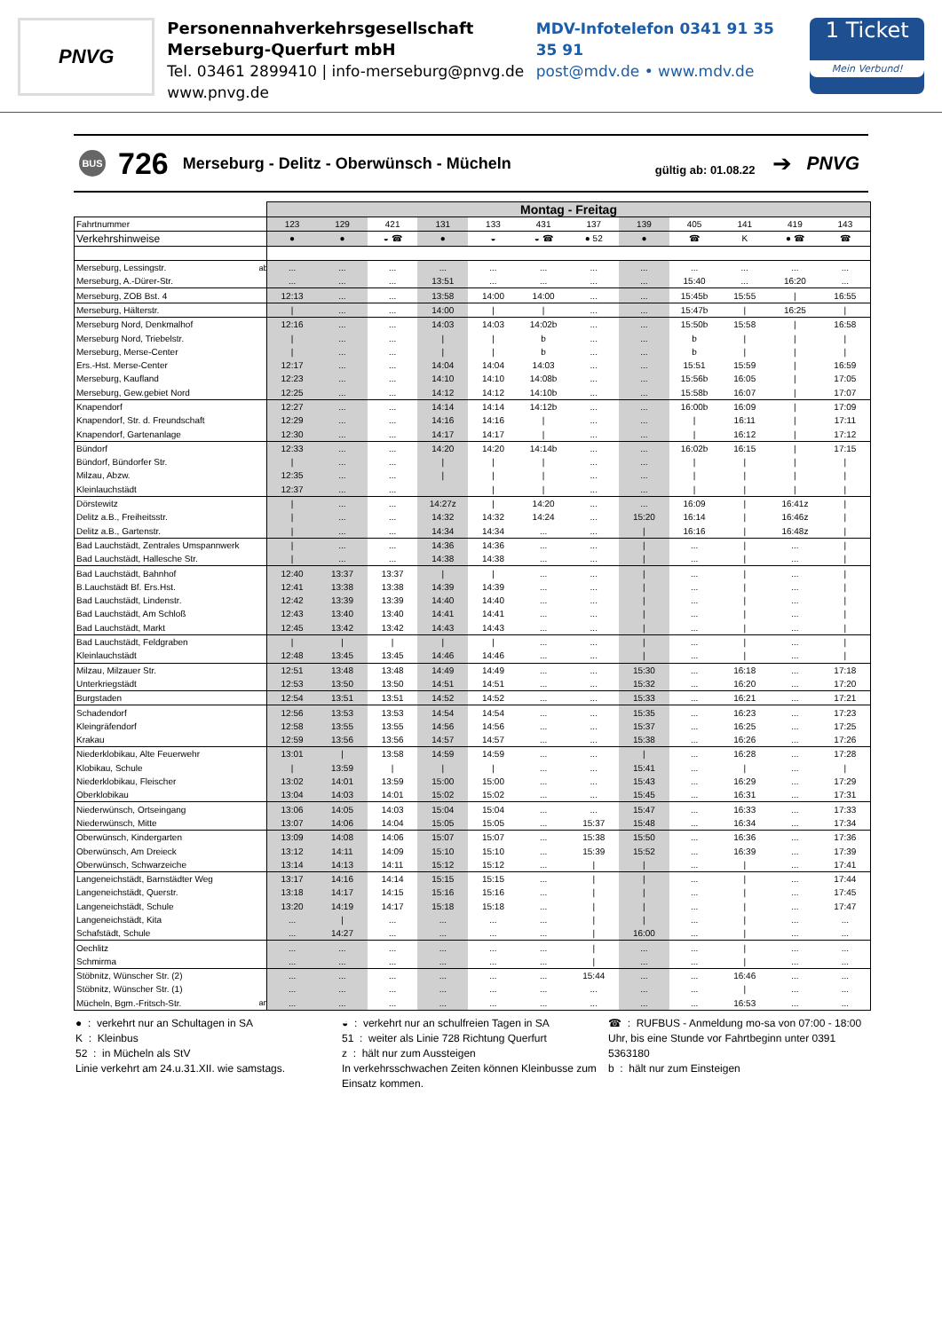PNVG
Personennahverkehrsgesellschaft
Merseburg-Querfurt mbH
Tel. 03461 2899410 | info-merseburg@pnvg.de
www.pnvg.de
MDV-Infotelefon 0341 91 35 35 91
post@mdv.de • www.mdv.de
1 Ticket
Mein Verbund!
BUS 726 Merseburg - Delitz - Oberwünsch - Mücheln gültig ab: 01.08.22 ➔ PNVG
| | | Montag - Freitag | | | | | | | | | | | |
| --- | --- | --- | --- | --- | --- | --- | --- | --- | --- | --- | --- | --- | --- |
| Fahrtnummer | | 123 | 129 | 421 | 131 | 133 | 431 | 137 | 139 | 405 | 141 | 419 | 143 |
| Verkehrshinweise | | ● | ● | ◒ ☎ | ● | ◒ | ◒ ☎ | ● 52 | ● | ☎ | K | ● ☎ | ☎ |
| Merseburg, Lessingstr. | ab | ... | ... | ... | ... | ... | ... | ... | ... | ... | ... | ... | ... |
| Merseburg, A.-Dürer-Str. | | ... | ... | ... | 13:51 | ... | ... | ... | ... | 15:40 | ... | 16:20 | ... |
| Merseburg, ZOB Bst. 4 | | 12:13 | ... | ... | 13:58 | 14:00 | 14:00 | ... | ... | 15:45b | 15:55 | / | 16:55 |
| Merseburg, Hälterstr. | | / | ... | ... | 14:00 | / | / | ... | ... | 15:47b | / | 16:25 | / |
| Merseburg Nord, Denkmalhof | | 12:16 | ... | ... | 14:03 | 14:03 | 14:02b | ... | ... | 15:50b | 15:58 | / | 16:58 |
| Merseburg Nord, Triebelstr. | | / | ... | ... | / | / | b | ... | ... | b | / | / | / |
| Merseburg, Merse-Center | | / | ... | ... | / | / | b | ... | ... | b | / | / | / |
| Ers.-Hst. Merse-Center | | 12:17 | ... | ... | 14:04 | 14:04 | 14:03 | ... | ... | 15:51 | 15:59 | / | 16:59 |
| Merseburg, Kaufland | | 12:23 | ... | ... | 14:10 | 14:10 | 14:08b | ... | ... | 15:56b | 16:05 | / | 17:05 |
| Merseburg, Gew.gebiet Nord | | 12:25 | ... | ... | 14:12 | 14:12 | 14:10b | ... | ... | 15:58b | 16:07 | / | 17:07 |
| Knapendorf | | 12:27 | ... | ... | 14:14 | 14:14 | 14:12b | ... | ... | 16:00b | 16:09 | / | 17:09 |
| Knapendorf, Str. d. Freundschaft | | 12:29 | ... | ... | 14:16 | 14:16 | / | ... | ... | / | 16:11 | / | 17:11 |
| Knapendorf, Gartenanlage | | 12:30 | ... | ... | 14:17 | 14:17 | / | ... | ... | / | 16:12 | / | 17:12 |
| Bündorf | | 12:33 | ... | ... | 14:20 | 14:20 | 14:14b | ... | ... | 16:02b | 16:15 | / | 17:15 |
| Bündorf, Bündorfer Str. | | / | ... | ... | / | / | / | ... | ... | / | / | / | / |
| Milzau, Abzw. | | 12:35 | ... | ... | / | / | / | ... | ... | / | / | / | / |
| Kleinlauchstädt | | 12:37 | ... | ... | | / | / | ... | ... | / | / | / | / |
| Dörstewitz | | / | ... | ... | 14:27z | / | 14:20 | ... | ... | 16:09 | / | 16:41z | / |
| Delitz a.B., Freiheitsstr. | | / | ... | ... | 14:32 | 14:32 | 14:24 | ... | 15:20 | 16:14 | / | 16:46z | / |
| Delitz a.B., Gartenstr. | | / | ... | ... | 14:34 | 14:34 | ... | ... | / | 16:16 | / | 16:48z | / |
| Bad Lauchstädt, Zentrales Umspannwerk | | / | ... | ... | 14:36 | 14:36 | ... | ... | / | ... | / | ... | / |
| Bad Lauchstädt, Hallesche Str. | | / | ... | ... | 14:38 | 14:38 | ... | ... | / | ... | / | ... | / |
| Bad Lauchstädt, Bahnhof | | 12:40 | 13:37 | 13:37 | / | / | ... | ... | / | ... | / | ... | / |
| B.Lauchstädt Bf. Ers.Hst. | | 12:41 | 13:38 | 13:38 | 14:39 | 14:39 | ... | ... | / | ... | / | ... | / |
| Bad Lauchstädt, Lindenstr. | | 12:42 | 13:39 | 13:39 | 14:40 | 14:40 | ... | ... | / | ... | / | ... | / |
| Bad Lauchstädt, Am Schloß | | 12:43 | 13:40 | 13:40 | 14:41 | 14:41 | ... | ... | / | ... | / | ... | / |
| Bad Lauchstädt, Markt | | 12:45 | 13:42 | 13:42 | 14:43 | 14:43 | ... | ... | / | ... | / | ... | / |
| Bad Lauchstädt, Feldgraben | | / | / | / | / | / | ... | ... | / | ... | / | ... | / |
| Kleinlauchstädt | | 12:48 | 13:45 | 13:45 | 14:46 | 14:46 | ... | ... | / | ... | / | ... | / |
| Milzau, Milzauer Str. | | 12:51 | 13:48 | 13:48 | 14:49 | 14:49 | ... | ... | 15:30 | ... | 16:18 | ... | 17:18 |
| Unterkriegstädt | | 12:53 | 13:50 | 13:50 | 14:51 | 14:51 | ... | ... | 15:32 | ... | 16:20 | ... | 17:20 |
| Burgstaden | | 12:54 | 13:51 | 13:51 | 14:52 | 14:52 | ... | ... | 15:33 | ... | 16:21 | ... | 17:21 |
| Schadendorf | | 12:56 | 13:53 | 13:53 | 14:54 | 14:54 | ... | ... | 15:35 | ... | 16:23 | ... | 17:23 |
| Kleingräfendorf | | 12:58 | 13:55 | 13:55 | 14:56 | 14:56 | ... | ... | 15:37 | ... | 16:25 | ... | 17:25 |
| Krakau | | 12:59 | 13:56 | 13:56 | 14:57 | 14:57 | ... | ... | 15:38 | ... | 16:26 | ... | 17:26 |
| Niederklobikau, Alte Feuerwehr | | 13:01 | / | 13:58 | 14:59 | 14:59 | ... | ... | / | ... | 16:28 | ... | 17:28 |
| Klobikau, Schule | | / | 13:59 | / | / | / | ... | ... | 15:41 | ... | / | ... | / |
| Niederklobikau, Fleischer | | 13:02 | 14:01 | 13:59 | 15:00 | 15:00 | ... | ... | 15:43 | ... | 16:29 | ... | 17:29 |
| Oberklobikau | | 13:04 | 14:03 | 14:01 | 15:02 | 15:02 | ... | ... | 15:45 | ... | 16:31 | ... | 17:31 |
| Niederwünsch, Ortseingang | | 13:06 | 14:05 | 14:03 | 15:04 | 15:04 | ... | ... | 15:47 | ... | 16:33 | ... | 17:33 |
| Niederwünsch, Mitte | | 13:07 | 14:06 | 14:04 | 15:05 | 15:05 | ... | 15:37 | 15:48 | ... | 16:34 | ... | 17:34 |
| Oberwünsch, Kindergarten | | 13:09 | 14:08 | 14:06 | 15:07 | 15:07 | ... | 15:38 | 15:50 | ... | 16:36 | ... | 17:36 |
| Oberwünsch, Am Dreieck | | 13:12 | 14:11 | 14:09 | 15:10 | 15:10 | ... | 15:39 | 15:52 | ... | 16:39 | ... | 17:39 |
| Oberwünsch, Schwarzeiche | | 13:14 | 14:13 | 14:11 | 15:12 | 15:12 | ... | / | / | ... | / | ... | 17:41 |
| Langeneichstädt, Barnstädter Weg | | 13:17 | 14:16 | 14:14 | 15:15 | 15:15 | ... | / | / | ... | / | ... | 17:44 |
| Langeneichstädt, Querstr. | | 13:18 | 14:17 | 14:15 | 15:16 | 15:16 | ... | / | / | ... | / | ... | 17:45 |
| Langeneichstädt, Schule | | 13:20 | 14:19 | 14:17 | 15:18 | 15:18 | ... | / | / | ... | / | ... | 17:47 |
| Langeneichstädt, Kita | | ... | / | ... | ... | ... | ... | / | / | ... | / | ... | ... |
| Schafstädt, Schule | | ... | 14:27 | ... | ... | ... | ... | / | 16:00 | ... | / | ... | ... |
| Oechlitz | | ... | ... | ... | ... | ... | ... | / | ... | ... | / | ... | ... |
| Schmirma | | ... | ... | ... | ... | ... | ... | / | ... | ... | / | ... | ... |
| Stöbnitz, Wünscher Str. (2) | | ... | ... | ... | ... | ... | ... | 15:44 | ... | ... | 16:46 | ... | ... |
| Stöbnitz, Wünscher Str. (1) | | ... | ... | ... | ... | ... | ... | ... | ... | ... | / | ... | ... |
| Mücheln, Bgm.-Fritsch-Str. | an | ... | ... | ... | ... | ... | ... | ... | ... | ... | 16:53 | ... | ... |
● : verkehrt nur an Schultagen in SA
K : Kleinbus
52 : in Mücheln als StV
Linie verkehrt am 24.u.31.XII. wie samstags.
◒ : verkehrt nur an schulfreien Tagen in SA
51 : weiter als Linie 728 Richtung Querfurt
z : hält nur zum Aussteigen
In verkehrsschwachen Zeiten können Kleinbusse zum Einsatz kommen.
☎ : RUFBUS - Anmeldung mo-sa von 07:00 - 18:00 Uhr, bis eine Stunde vor Fahrtbeginn unter 0391 5363180
b : hält nur zum Einsteigen